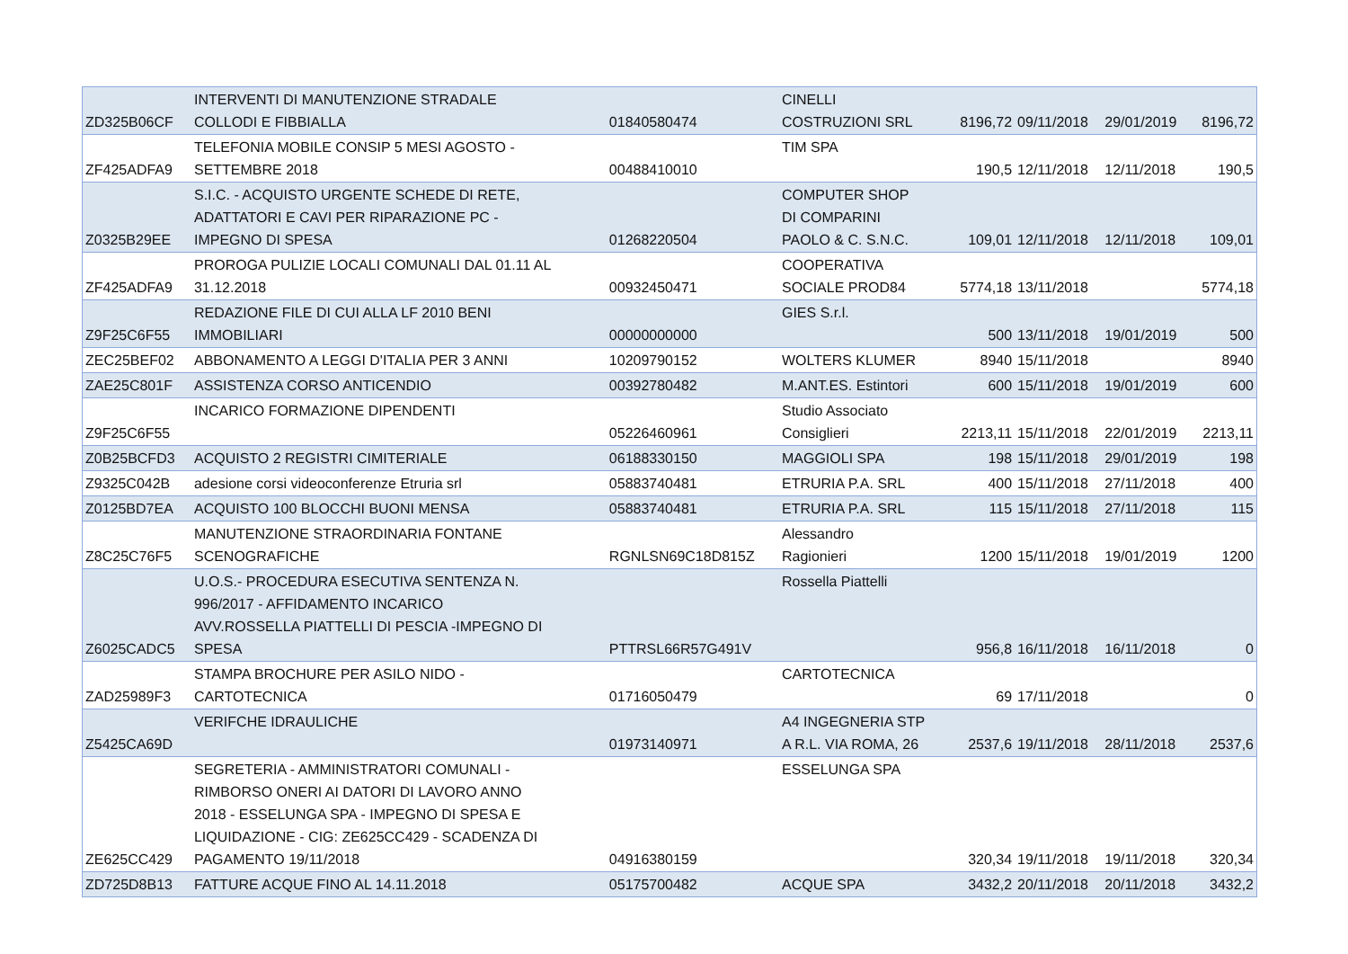| ZD325B06CF | INTERVENTI DI MANUTENZIONE STRADALE COLLODI E FIBBIALLA | 01840580474 | CINELLI COSTRUZIONI SRL | 8196,72 | 09/11/2018 | 29/01/2019 | 8196,72 |
| ZF425ADFA9 | TELEFONIA MOBILE CONSIP 5 MESI AGOSTO - SETTEMBRE 2018 | 00488410010 | TIM SPA | 190,5 | 12/11/2018 | 12/11/2018 | 190,5 |
| Z0325B29EE | S.I.C. - ACQUISTO URGENTE SCHEDE DI RETE, ADATTATORI E CAVI PER RIPARAZIONE PC - IMPEGNO DI SPESA | 01268220504 | COMPUTER SHOP DI COMPARINI PAOLO & C. S.N.C. | 109,01 | 12/11/2018 | 12/11/2018 | 109,01 |
| ZF425ADFA9 | PROROGA PULIZIE LOCALI COMUNALI DAL 01.11 AL 31.12.2018 | 00932450471 | COOPERATIVA SOCIALE PROD84 | 5774,18 | 13/11/2018 | | 5774,18 |
| Z9F25C6F55 | REDAZIONE FILE DI CUI ALLA LF 2010 BENI IMMOBILIARI | 00000000000 | GIES S.r.l. | 500 | 13/11/2018 | 19/01/2019 | 500 |
| ZEC25BEF02 | ABBONAMENTO A LEGGI D'ITALIA PER 3 ANNI | 10209790152 | WOLTERS KLUMER | 8940 | 15/11/2018 | | 8940 |
| ZAE25C801F | ASSISTENZA CORSO ANTICENDIO | 00392780482 | M.ANT.ES. Estintori | 600 | 15/11/2018 | 19/01/2019 | 600 |
| Z9F25C6F55 | INCARICO FORMAZIONE DIPENDENTI | 05226460961 | Studio Associato Consiglieri | 2213,11 | 15/11/2018 | 22/01/2019 | 2213,11 |
| Z0B25BCFD3 | ACQUISTO 2 REGISTRI CIMITERIALE | 06188330150 | MAGGIOLI SPA | 198 | 15/11/2018 | 29/01/2019 | 198 |
| Z9325C042B | adesione corsi videoconferenze Etruria srl | 05883740481 | ETRURIA P.A. SRL | 400 | 15/11/2018 | 27/11/2018 | 400 |
| Z0125BD7EA | ACQUISTO 100 BLOCCHI BUONI MENSA | 05883740481 | ETRURIA P.A. SRL | 115 | 15/11/2018 | 27/11/2018 | 115 |
| Z8C25C76F5 | MANUTENZIONE STRAORDINARIA FONTANE SCENOGRAFICHE | RGNLSN69C18D815Z | Alessandro Ragionieri | 1200 | 15/11/2018 | 19/01/2019 | 1200 |
| Z6025CADC5 | U.O.S.- PROCEDURA ESECUTIVA SENTENZA N. 996/2017 - AFFIDAMENTO INCARICO AVV.ROSSELLA PIATTELLI DI PESCIA -IMPEGNO DI SPESA | PTTRSL66R57G491V | Rossella Piattelli | 956,8 | 16/11/2018 | 16/11/2018 | 0 |
| ZAD25989F3 | STAMPA BROCHURE PER ASILO NIDO - CARTOTECNICA | 01716050479 | CARTOTECNICA | 69 | 17/11/2018 | | 0 |
| Z5425CA69D | VERIFCHE IDRAULICHE | 01973140971 | A4 INGEGNERIA STP A R.L. VIA ROMA, 26 | 2537,6 | 19/11/2018 | 28/11/2018 | 2537,6 |
| ZE625CC429 | SEGRETERIA - AMMINISTRATORI COMUNALI - RIMBORSO ONERI AI DATORI DI LAVORO ANNO 2018 - ESSELUNGA SPA - IMPEGNO DI SPESA E LIQUIDAZIONE - CIG: ZE625CC429 - SCADENZA DI PAGAMENTO 19/11/2018 | 04916380159 | ESSELUNGA SPA | 320,34 | 19/11/2018 | 19/11/2018 | 320,34 |
| ZD725D8B13 | FATTURE ACQUE FINO AL 14.11.2018 | 05175700482 | ACQUE SPA | 3432,2 | 20/11/2018 | 20/11/2018 | 3432,2 |